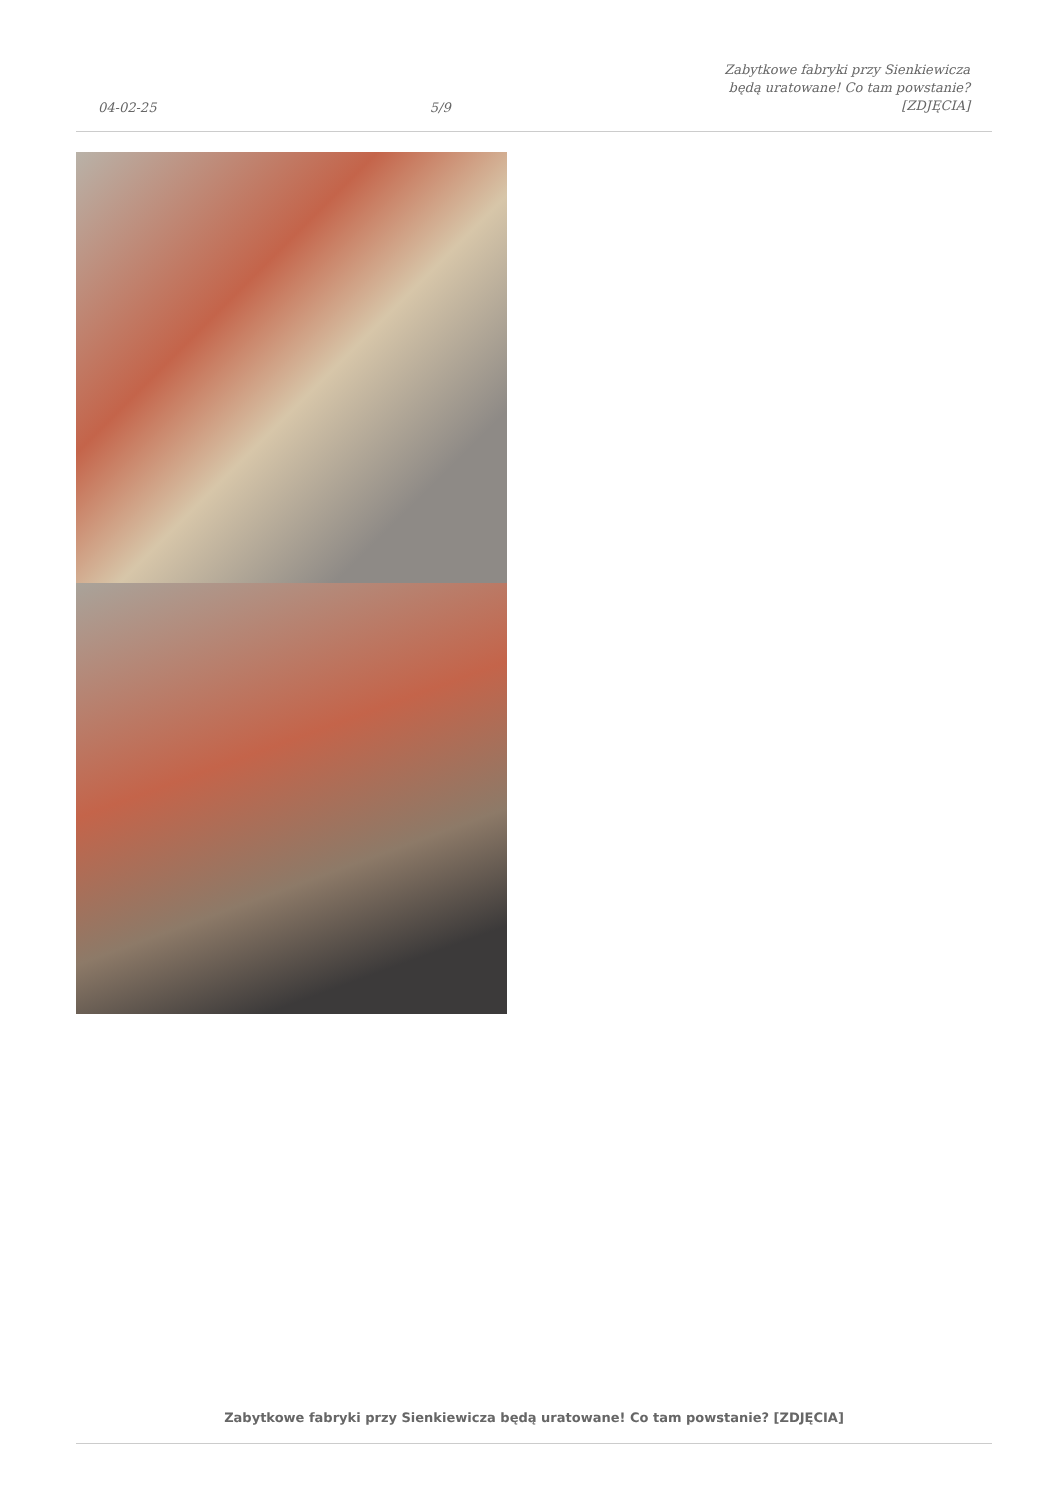04-02-25
5/9
Zabytkowe fabryki przy Sienkiewicza
będą uratowane! Co tam powstanie?
[ZDJĘCIA]
Zabytkowe fabryki przy Sienkiewicza będą uratowane! Co tam powstanie? [ZDJĘCIA]